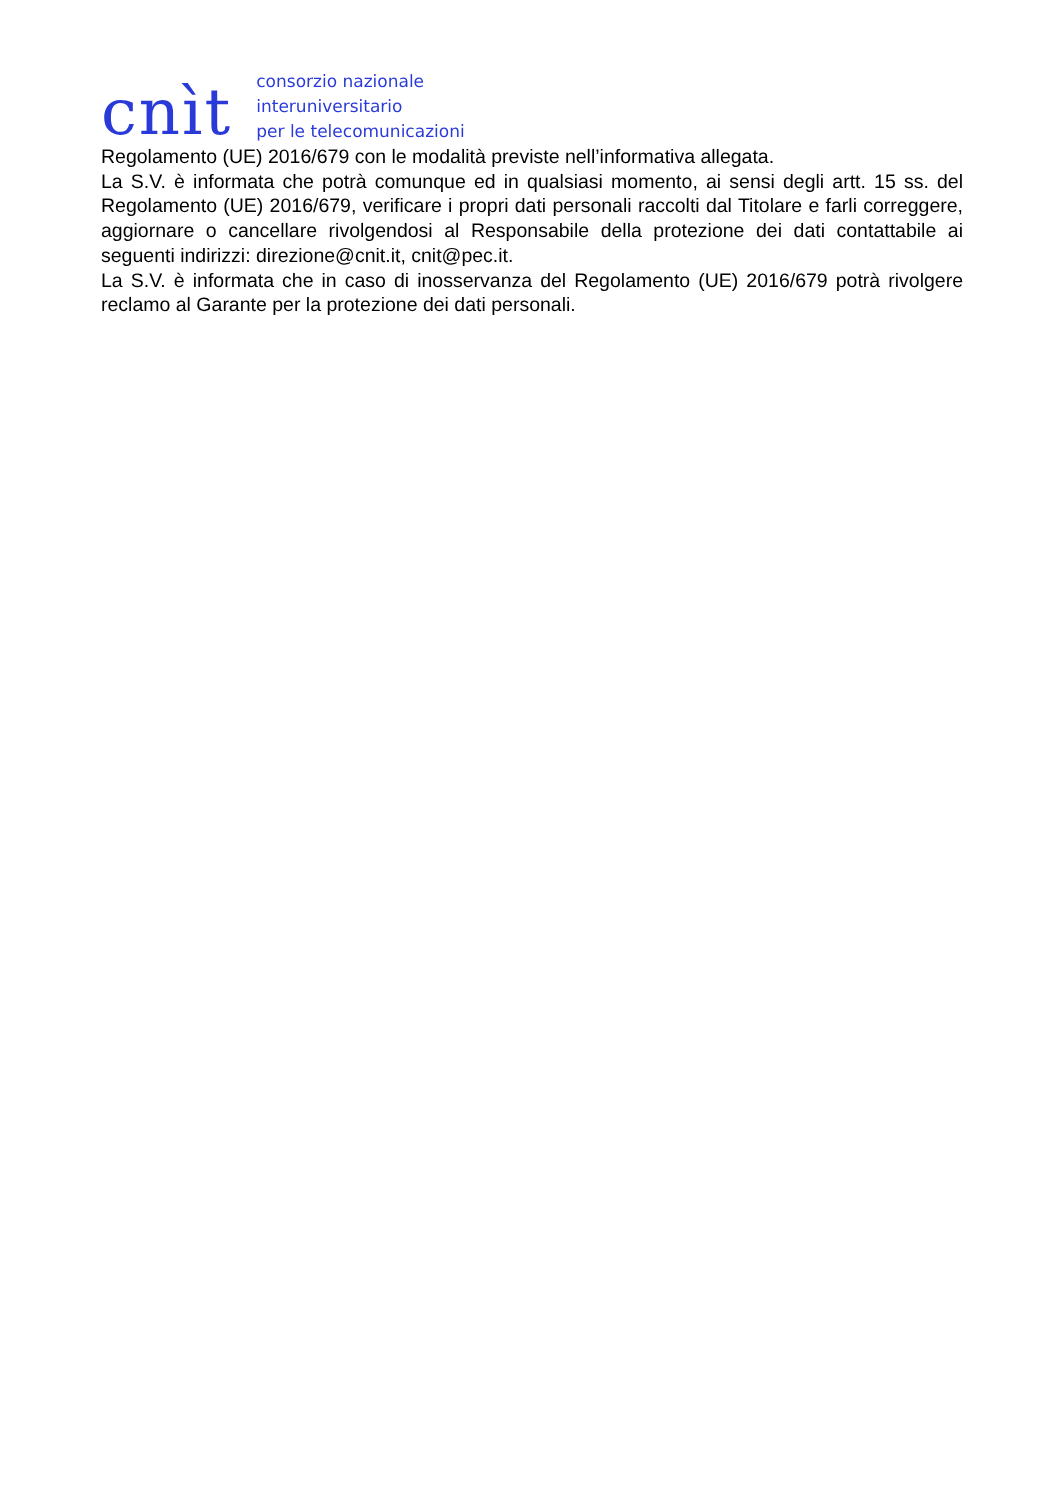cnìt
consorzio nazionale
interuniversitario
per le telecomunicazioni
Regolamento (UE) 2016/679 con le modalità previste nell’informativa allegata.
La S.V. è informata che potrà comunque ed in qualsiasi momento, ai sensi degli artt. 15 ss. del Regolamento (UE) 2016/679, verificare i propri dati personali raccolti dal Titolare e farli correggere, aggiornare o cancellare rivolgendosi al Responsabile della protezione dei dati contattabile ai seguenti indirizzi: direzione@cnit.it, cnit@pec.it.
La S.V. è informata che in caso di inosservanza del Regolamento (UE) 2016/679 potrà rivolgere reclamo al Garante per la protezione dei dati personali.